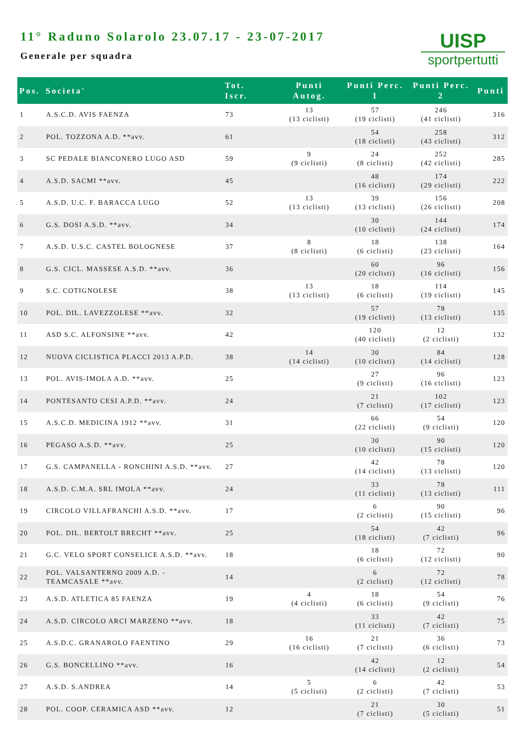11° Raduno Solarolo 23.07.17 - 23-07-2017
Generale per squadra
UISP
sportpertutti
| Pos. | Societa' | Tot. Iscr. | Punti Autog. | Punti Perc. 1 | Punti Perc. 2 | Punti |
| --- | --- | --- | --- | --- | --- | --- |
| 1 | A.S.C.D. AVIS FAENZA | 73 | 13 (13 ciclisti) | 57 (19 ciclisti) | 246 (41 ciclisti) | 316 |
| 2 | POL. TOZZONA A.D. **avv. | 61 | | 54 (18 ciclisti) | 258 (43 ciclisti) | 312 |
| 3 | SC PEDALE BIANCONERO LUGO ASD | 59 | 9 (9 ciclisti) | 24 (8 ciclisti) | 252 (42 ciclisti) | 285 |
| 4 | A.S.D. SACMI **avv. | 45 | | 48 (16 ciclisti) | 174 (29 ciclisti) | 222 |
| 5 | A.S.D. U.C. F. BARACCA LUGO | 52 | 13 (13 ciclisti) | 39 (13 ciclisti) | 156 (26 ciclisti) | 208 |
| 6 | G.S. DOSI A.S.D. **avv. | 34 | | 30 (10 ciclisti) | 144 (24 ciclisti) | 174 |
| 7 | A.S.D. U.S.C. CASTEL BOLOGNESE | 37 | 8 (8 ciclisti) | 18 (6 ciclisti) | 138 (23 ciclisti) | 164 |
| 8 | G.S. CICL. MASSESE A.S.D. **avv. | 36 | | 60 (20 ciclisti) | 96 (16 ciclisti) | 156 |
| 9 | S.C. COTIGNOLESE | 38 | 13 (13 ciclisti) | 18 (6 ciclisti) | 114 (19 ciclisti) | 145 |
| 10 | POL. DIL. LAVEZZOLESE **avv. | 32 | | 57 (19 ciclisti) | 78 (13 ciclisti) | 135 |
| 11 | ASD S.C. ALFONSINE **avv. | 42 | | 120 (40 ciclisti) | 12 (2 ciclisti) | 132 |
| 12 | NUOVA CICLISTICA PLACCI 2013 A.P.D. | 38 | 14 (14 ciclisti) | 30 (10 ciclisti) | 84 (14 ciclisti) | 128 |
| 13 | POL. AVIS-IMOLA A.D. **avv. | 25 | | 27 (9 ciclisti) | 96 (16 ciclisti) | 123 |
| 14 | PONTESANTO CESI A.P.D. **avv. | 24 | | 21 (7 ciclisti) | 102 (17 ciclisti) | 123 |
| 15 | A.S.C.D. MEDICINA 1912 **avv. | 31 | | 66 (22 ciclisti) | 54 (9 ciclisti) | 120 |
| 16 | PEGASO A.S.D. **avv. | 25 | | 30 (10 ciclisti) | 90 (15 ciclisti) | 120 |
| 17 | G.S. CAMPANELLA - RONCHINI A.S.D. **avv. | 27 | | 42 (14 ciclisti) | 78 (13 ciclisti) | 120 |
| 18 | A.S.D. C.M.A. SRL IMOLA **avv. | 24 | | 33 (11 ciclisti) | 78 (13 ciclisti) | 111 |
| 19 | CIRCOLO VILLAFRANCHI A.S.D. **avv. | 17 | | 6 (2 ciclisti) | 90 (15 ciclisti) | 96 |
| 20 | POL. DIL. BERTOLT BRECHT **avv. | 25 | | 54 (18 ciclisti) | 42 (7 ciclisti) | 96 |
| 21 | G.C. VELO SPORT CONSELICE A.S.D. **avv. | 18 | | 18 (6 ciclisti) | 72 (12 ciclisti) | 90 |
| 22 | POL. VALSANTERNO 2009 A.D. - TEAMCASALE **avv. | 14 | | 6 (2 ciclisti) | 72 (12 ciclisti) | 78 |
| 23 | A.S.D. ATLETICA 85 FAENZA | 19 | 4 (4 ciclisti) | 18 (6 ciclisti) | 54 (9 ciclisti) | 76 |
| 24 | A.S.D. CIRCOLO ARCI MARZENO **avv. | 18 | | 33 (11 ciclisti) | 42 (7 ciclisti) | 75 |
| 25 | A.S.D.C. GRANAROLO FAENTINO | 29 | 16 (16 ciclisti) | 21 (7 ciclisti) | 36 (6 ciclisti) | 73 |
| 26 | G.S. BONCELLINO **avv. | 16 | | 42 (14 ciclisti) | 12 (2 ciclisti) | 54 |
| 27 | A.S.D. S.ANDREA | 14 | 5 (5 ciclisti) | 6 (2 ciclisti) | 42 (7 ciclisti) | 53 |
| 28 | POL. COOP. CERAMICA ASD **avv. | 12 | | 21 (7 ciclisti) | 30 (5 ciclisti) | 51 |